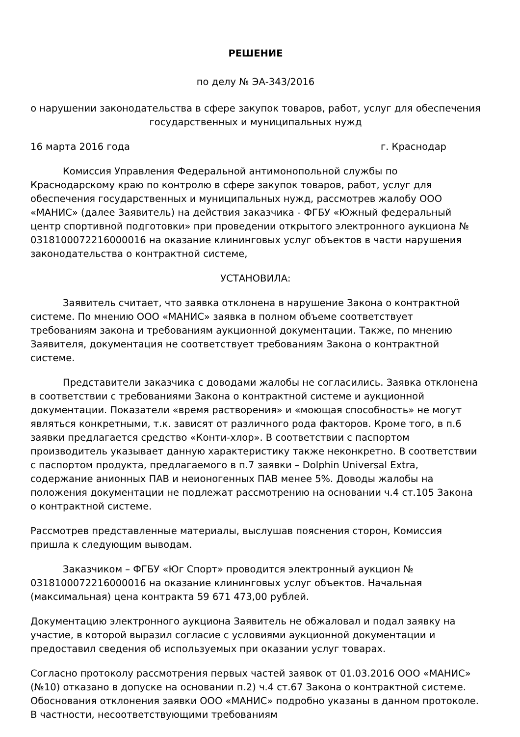РЕШЕНИЕ
по делу № ЭА-343/2016
о нарушении законодательства в сфере закупок товаров, работ, услуг для обеспечения государственных и муниципальных нужд
16 марта 2016 года г. Краснодар
Комиссия Управления Федеральной антимонопольной службы по Краснодарскому краю по контролю в сфере закупок товаров, работ, услуг для обеспечения государственных и муниципальных нужд, рассмотрев жалобу ООО «МАНИС» (далее Заявитель) на действия заказчика - ФГБУ «Южный федеральный центр спортивной подготовки» при проведении открытого электронного аукциона № 0318100072216000016 на оказание клининговых услуг объектов в части нарушения законодательства о контрактной системе,
УСТАНОВИЛА:
Заявитель считает, что заявка отклонена в нарушение Закона о контрактной системе. По мнению ООО «МАНИС» заявка в полном объеме соответствует требованиям закона и требованиям аукционной документации. Также, по мнению Заявителя, документация не соответствует требованиям Закона о контрактной системе.
Представители заказчика с доводами жалобы не согласились. Заявка отклонена в соответствии с требованиями Закона о контрактной системе и аукционной документации. Показатели «время растворения» и «моющая способность» не могут являться конкретными, т.к. зависят от различного рода факторов. Кроме того, в п.6 заявки предлагается средство «Конти-хлор». В соответствии с паспортом производитель указывает данную характеристику также неконкретно. В соответствии с паспортом продукта, предлагаемого в п.7 заявки – Dolphin Universal Extra, содержание анионных ПАВ и неионогенных ПАВ менее 5%. Доводы жалобы на положения документации не подлежат рассмотрению на основании ч.4 ст.105 Закона о контрактной системе.
Рассмотрев представленные материалы, выслушав пояснения сторон, Комиссия пришла к следующим выводам.
Заказчиком – ФГБУ «Юг Спорт» проводится электронный аукцион № 0318100072216000016 на оказание клининговых услуг объектов. Начальная (максимальная) цена контракта 59 671 473,00 рублей.
Документацию электронного аукциона Заявитель не обжаловал и подал заявку на участие, в которой выразил согласие с условиями аукционной документации и предоставил сведения об используемых при оказании услуг товарах.
Согласно протоколу рассмотрения первых частей заявок от 01.03.2016 ООО «МАНИС» (№10) отказано в допуске на основании п.2) ч.4 ст.67 Закона о контрактной системе. Обоснования отклонения заявки ООО «МАНИС» подробно указаны в данном протоколе. В частности, несоответствующими требованиям